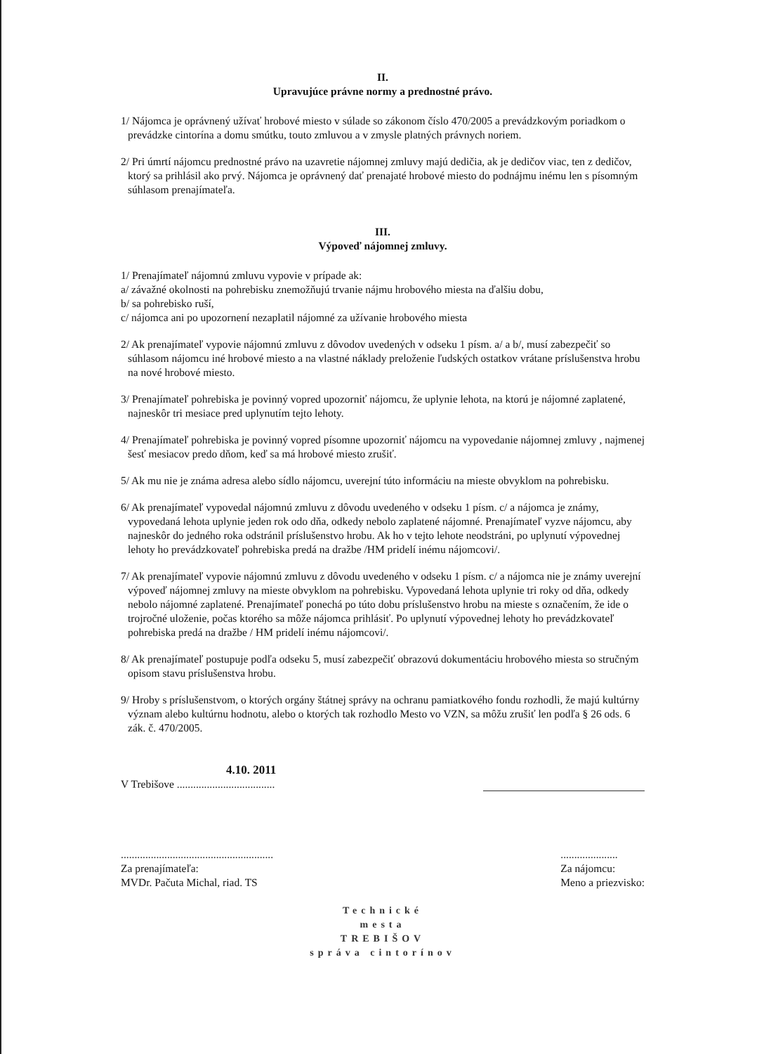II.
Upravujúce právne normy a prednostné právo.
1/ Nájomca je oprávnený užívať hrobové miesto v súlade so zákonom číslo 470/2005 a prevádzkovým poriadkom o prevádzke cintorína a domu smútku, touto zmluvou a v zmysle platných právnych noriem.
2/ Pri úmrtí nájomcu prednostné právo na uzavretie nájomnej zmluvy majú dedičia, ak je dedičov viac, ten z dedičov, ktorý sa prihlásil ako prvý. Nájomca je oprávnený dať prenajaté hrobové miesto do podnájmu inému len s písomným súhlasom prenajímateľa.
III.
Výpoveď nájomnej zmluvy.
1/ Prenajímateľ nájomnú zmluvu vypovie v prípade ak:
a/ závažné okolnosti na pohrebisku znemožňujú trvanie nájmu hrobového miesta na ďalšiu dobu,
b/ sa pohrebisko ruší,
c/ nájomca ani po upozornení nezaplatil nájomné za užívanie hrobového miesta
2/ Ak prenajímateľ vypovie nájomnú zmluvu z dôvodov uvedených v odseku 1 písm. a/ a b/, musí zabezpečiť so súhlasom nájomcu iné hrobové miesto a na vlastné náklady preloženie ľudských ostatkov vrátane príslušenstva hrobu na nové hrobové miesto.
3/ Prenajímateľ pohrebiska je povinný vopred upozorniť nájomcu, že uplynie lehota, na ktorú je nájomné zaplatené, najneskôr tri mesiace pred uplynutím tejto lehoty.
4/ Prenajímateľ pohrebiska je povinný vopred písomne upozorniť nájomcu na vypovedanie nájomnej zmluvy , najmenej šesť mesiacov predo dňom, keď sa má hrobové miesto zrušiť.
5/ Ak mu nie je známa adresa alebo sídlo nájomcu, uverejní túto informáciu na mieste obvyklom na pohrebisku.
6/ Ak prenajímateľ vypovedal nájomnú zmluvu z dôvodu uvedeného v odseku 1 písm. c/ a nájomca je známy, vypovedaná lehota uplynie jeden rok odo dňa, odkedy nebolo zaplatené nájomné. Prenajímateľ vyzve nájomcu, aby najneskôr do jedného roka odstránil príslušenstvo hrobu. Ak ho v tejto lehote neodstráni, po uplynutí výpovednej lehoty ho prevádzkovateľ pohrebiska predá na dražbe /HM pridelí inému nájomcovi/.
7/ Ak prenajímateľ vypovie nájomnú zmluvu z dôvodu uvedeného v odseku 1 písm. c/ a nájomca nie je známy uverejní výpoveď nájomnej zmluvy na mieste obvyklom na pohrebisku. Vypovedaná lehota uplynie tri roky od dňa, odkedy nebolo nájomné zaplatené. Prenajímateľ ponechá po túto dobu príslušenstvo hrobu na mieste s označením, že ide o trojročné uloženie, počas ktorého sa môže nájomca prihlásiť. Po uplynutí výpovednej lehoty ho prevádzkovateľ pohrebiska predá na dražbe / HM pridelí inému nájomcovi/.
8/ Ak prenajímateľ postupuje podľa odseku 5, musí zabezpečiť obrazovú dokumentáciu hrobového miesta so stručným opisom stavu príslušenstva hrobu.
9/ Hroby s príslušenstvom, o ktorých orgány štátnej správy na ochranu pamiatkového fondu rozhodli, že majú kultúrny význam alebo kultúrnu hodnotu, alebo o ktorých tak rozhodlo Mesto vo VZN, sa môžu zrušiť len podľa § 26 ods. 6 zák. č. 470/2005.
4.10. 2011
V Trebišove ....................................
........................................................
Za prenajímateľa:
MVDr. Pačuta Michal, riad. TS
.....................
Za nájomcu:
Meno a priezvisko:
Technické
mesta
TREBIŠOV
správa cintorínov